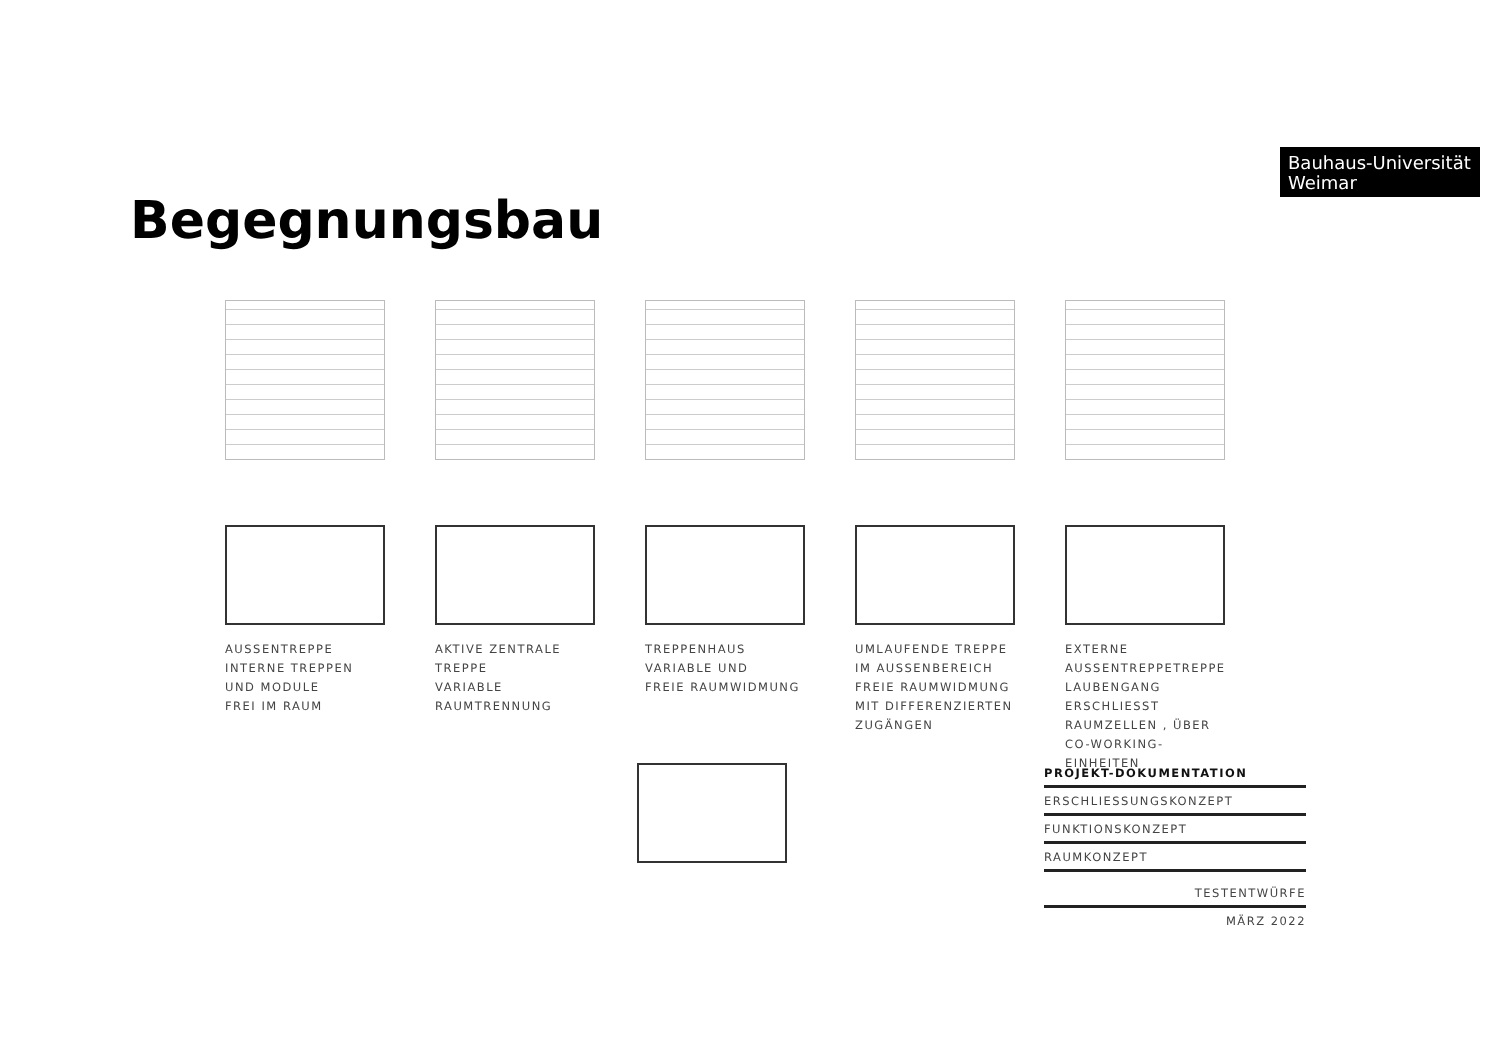Bauhaus-Universität
Weimar
Begegnungsbau
AUSSENTREPPE
INTERNE TREPPEN UND MODULE
FREI IM RAUM
AKTIVE ZENTRALE TREPPE
VARIABLE
RAUMTRENNUNG
TREPPENHAUS
VARIABLE UND
FREIE RAUMWIDMUNG
UMLAUFENDE TREPPE
IM AUSSENBEREICH
FREIE RAUMWIDMUNG
MIT DIFFERENZIERTEN
ZUGÄNGEN
EXTERNE AUSSENTREPPETREPPE
LAUBENGANG ERSCHLIESST RAUMZELLEN , ÜBER
CO-WORKING-EINHEITEN
PROJEKT-DOKUMENTATION
ERSCHLIESSUNGSKONZEPT
FUNKTIONSKONZEPT
RAUMKONZEPT
TESTENTWÜRFE
MÄRZ 2022